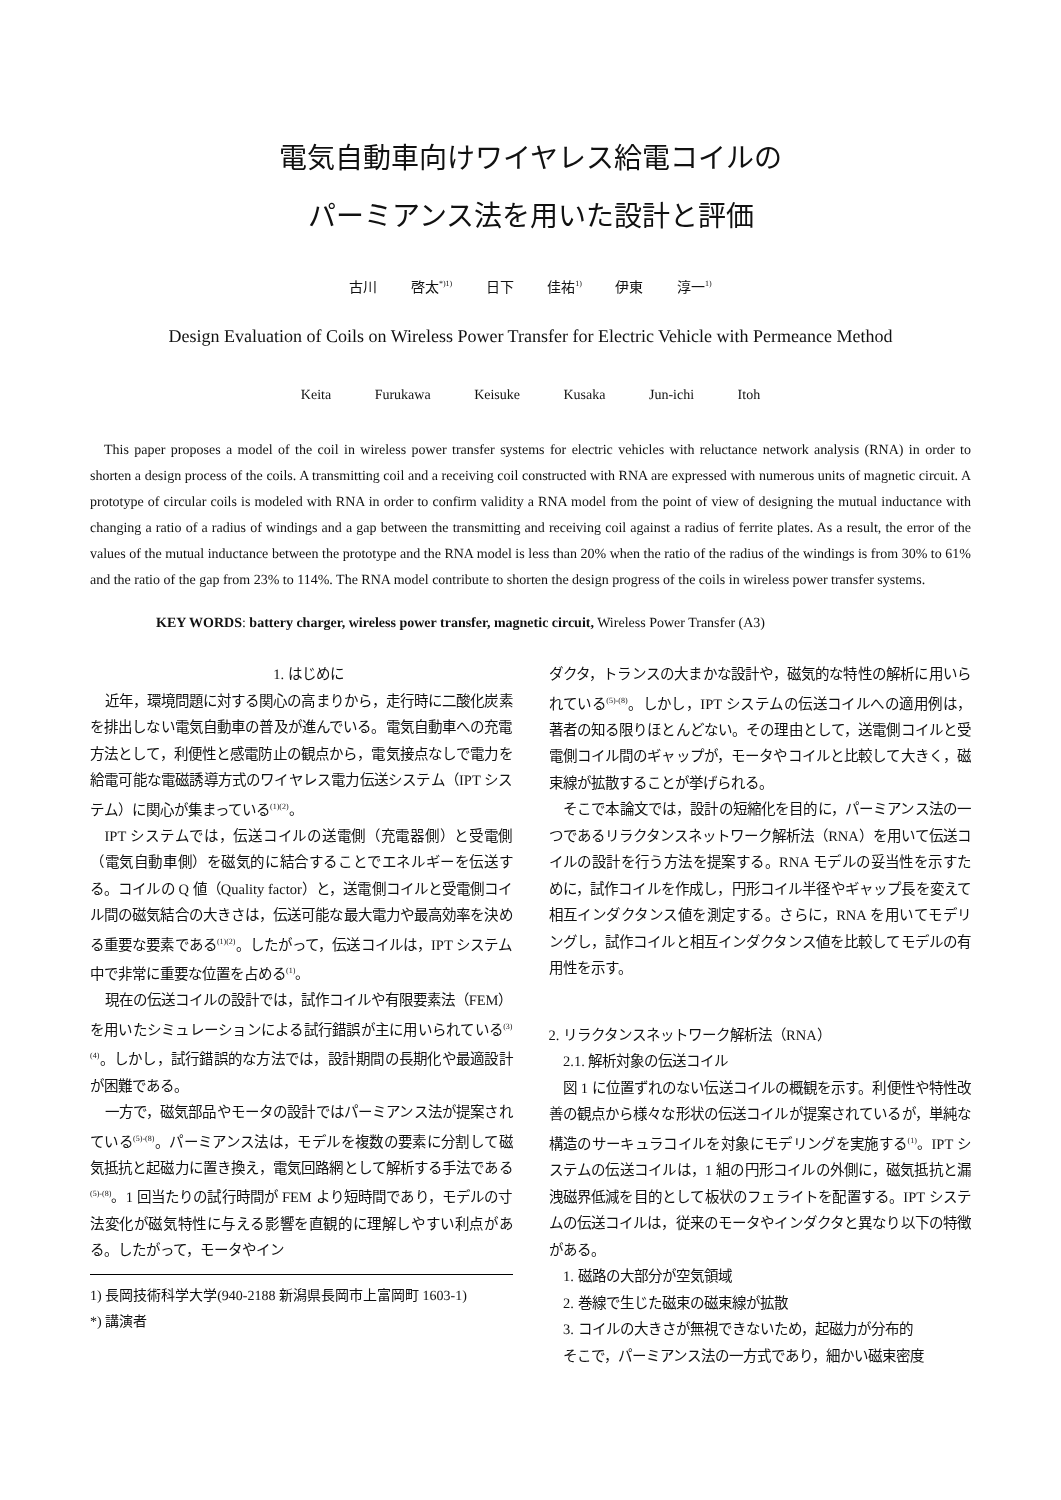電気自動車向けワイヤレス給電コイルの
パーミアンス法を用いた設計と評価
古川 啓太<sup>*)1)</sup> 日下 佳祐<sup>1)</sup> 伊東 淳一<sup>1)</sup>
Design Evaluation of Coils on Wireless Power Transfer for Electric Vehicle with Permeance Method
Keita Furukawa Keisuke Kusaka Jun-ichi Itoh
This paper proposes a model of the coil in wireless power transfer systems for electric vehicles with reluctance network analysis (RNA) in order to shorten a design process of the coils. A transmitting coil and a receiving coil constructed with RNA are expressed with numerous units of magnetic circuit. A prototype of circular coils is modeled with RNA in order to confirm validity a RNA model from the point of view of designing the mutual inductance with changing a ratio of a radius of windings and a gap between the transmitting and receiving coil against a radius of ferrite plates. As a result, the error of the values of the mutual inductance between the prototype and the RNA model is less than 20% when the ratio of the radius of the windings is from 30% to 61% and the ratio of the gap from 23% to 114%. The RNA model contribute to shorten the design progress of the coils in wireless power transfer systems.
KEY WORDS: battery charger, wireless power transfer, magnetic circuit, Wireless Power Transfer (A3)
1. はじめに
近年，環境問題に対する関心の高まりから，走行時に二酸化炭素を排出しない電気自動車の普及が進んでいる。電気自動車への充電方法として，利便性と感電防止の観点から，電気接点なしで電力を給電可能な電磁誘導方式のワイヤレス電力伝送システム（IPT システム）に関心が集まっている<sup>(1)(2)</sup>。
IPT システムでは，伝送コイルの送電側（充電器側）と受電側（電気自動車側）を磁気的に結合することでエネルギーを伝送する。コイルの Q 値（Quality factor）と，送電側コイルと受電側コイル間の磁気結合の大きさは，伝送可能な最大電力や最高効率を決める重要な要素である<sup>(1)(2)</sup>。したがって，伝送コイルは，IPT システム中で非常に重要な位置を占める<sup>(1)</sup>。
現在の伝送コイルの設計では，試作コイルや有限要素法（FEM）を用いたシミュレーションによる試行錯誤が主に用いられている<sup>(3)(4)</sup>。しかし，試行錯誤的な方法では，設計期間の長期化や最適設計が困難である。
一方で，磁気部品やモータの設計ではパーミアンス法が提案されている<sup>(5)-(8)</sup>。パーミアンス法は，モデルを複数の要素に分割して磁気抵抗と起磁力に置き換え，電気回路網として解析する手法である<sup>(5)-(8)</sup>。1 回当たりの試行時間が FEM より短時間であり，モデルの寸法変化が磁気特性に与える影響を直観的に理解しやすい利点がある。したがって，モータやイン
1) 長岡技術科学大学(940-2188 新潟県長岡市上富岡町 1603-1)
*) 講演者
ダクタ，トランスの大まかな設計や，磁気的な特性の解析に用いられている<sup>(5)-(8)</sup>。しかし，IPT システムの伝送コイルへの適用例は，著者の知る限りほとんどない。その理由として，送電側コイルと受電側コイル間のギャップが，モータやコイルと比較して大きく，磁束線が拡散することが挙げられる。
そこで本論文では，設計の短縮化を目的に，パーミアンス法の一つであるリラクタンスネットワーク解析法（RNA）を用いて伝送コイルの設計を行う方法を提案する。RNA モデルの妥当性を示すために，試作コイルを作成し，円形コイル半径やギャップ長を変えて相互インダクタンス値を測定する。さらに，RNA を用いてモデリングし，試作コイルと相互インダクタンス値を比較してモデルの有用性を示す。
2. リラクタンスネットワーク解析法（RNA）
2.1. 解析対象の伝送コイル
図 1 に位置ずれのない伝送コイルの概観を示す。利便性や特性改善の観点から様々な形状の伝送コイルが提案されているが，単純な構造のサーキュラコイルを対象にモデリングを実施する<sup>(1)</sup>。IPT システムの伝送コイルは，1 組の円形コイルの外側に，磁気抵抗と漏洩磁界低減を目的として板状のフェライトを配置する。IPT システムの伝送コイルは，従来のモータやインダクタと異なり以下の特徴がある。
1. 磁路の大部分が空気領域
2. 巻線で生じた磁束の磁束線が拡散
3. コイルの大きさが無視できないため，起磁力が分布的
そこで，パーミアンス法の一方式であり，細かい磁束密度